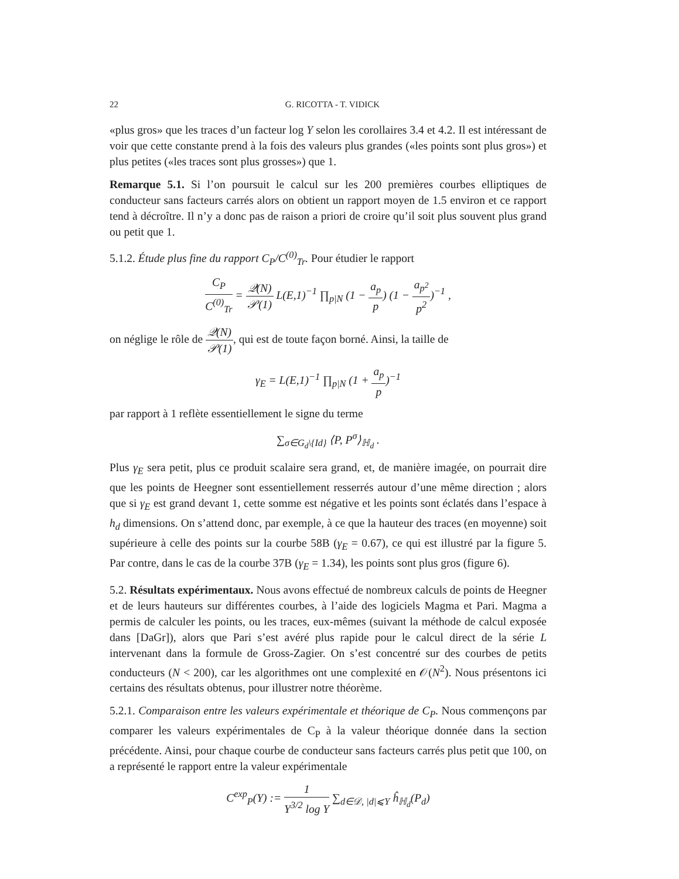22 G. RICOTTA - T. VIDICK
«plus gros» que les traces d’un facteur log Y selon les corollaires 3.4 et 4.2. Il est intéressant de voir que cette constante prend à la fois des valeurs plus grandes («les points sont plus gros») et plus petites («les traces sont plus grosses») que 1.
Remarque 5.1. Si l’on poursuit le calcul sur les 200 premières courbes elliptiques de conducteur sans facteurs carrés alors on obtient un rapport moyen de 1.5 environ et ce rapport tend à décroître. Il n’y a donc pas de raison a priori de croire qu’il soit plus souvent plus grand ou petit que 1.
5.1.2. Étude plus fine du rapport C<sub>P</sub>/C<sup>(0)</sup><sub>Tr</sub>. Pour étudier le rapport
C<sub>P</sub> C<sup>(0)</sup><sub>Tr</sub> = 𝒬(N) 𝒫(1) L(E,1)<sup>−1</sup> ∏<sub>p|N</sub> (1 − a<sub>p</sub> p) (1 − a<sub>p<sup>2</sup></sub> p<sup>2</sup>)<sup>−1</sup> ,
on néglige le rôle de 𝒬(N) 𝒫(1), qui est de toute façon borné. Ainsi, la taille de
γ<sub>E</sub> = L(E,1)<sup>−1</sup> ∏<sub>p|N</sub> (1 + a<sub>p</sub> p)<sup>−1</sup>
par rapport à 1 reflète essentiellement le signe du terme
∑<sub>σ∈G<sub>d</sub>\{Id}</sub> ⟨P, P<sup>σ</sup>⟩<sub>ℍ<sub>d</sub></sub> .
Plus γ<sub>E</sub> sera petit, plus ce produit scalaire sera grand, et, de manière imagée, on pourrait dire que les points de Heegner sont essentiellement resserrés autour d’une même direction ; alors que si γ<sub>E</sub> est grand devant 1, cette somme est négative et les points sont éclatés dans l’espace à h<sub>d</sub> dimensions. On s’attend donc, par exemple, à ce que la hauteur des traces (en moyenne) soit supérieure à celle des points sur la courbe 58B (γ<sub>E</sub> = 0.67), ce qui est illustré par la figure 5. Par contre, dans le cas de la courbe 37B (γ<sub>E</sub> = 1.34), les points sont plus gros (figure 6).
5.2. Résultats expérimentaux. Nous avons effectué de nombreux calculs de points de Heegner et de leurs hauteurs sur différentes courbes, à l’aide des logiciels Magma et Pari. Magma a permis de calculer les points, ou les traces, eux-mêmes (suivant la méthode de calcul exposée dans [DaGr]), alors que Pari s’est avéré plus rapide pour le calcul direct de la série L intervenant dans la formule de Gross-Zagier. On s’est concentré sur des courbes de petits conducteurs (N < 200), car les algorithmes ont une complexité en 𝒪(N<sup>2</sup>). Nous présentons ici certains des résultats obtenus, pour illustrer notre théorème.
5.2.1. Comparaison entre les valeurs expérimentale et théorique de C<sub>P</sub>. Nous commençons par comparer les valeurs expérimentales de C<sub>P</sub> à la valeur théorique donnée dans la section précédente. Ainsi, pour chaque courbe de conducteur sans facteurs carrés plus petit que 100, on a représenté le rapport entre la valeur expérimentale
C<sup>exp</sup><sub>P</sub>(Y) := 1 Y<sup>3/2</sup> log Y ∑<sub>d∈𝒟, |d|⩽Y</sub> ĥ<sub>ℍ<sub>d</sub></sub>(P<sub>d</sub>)